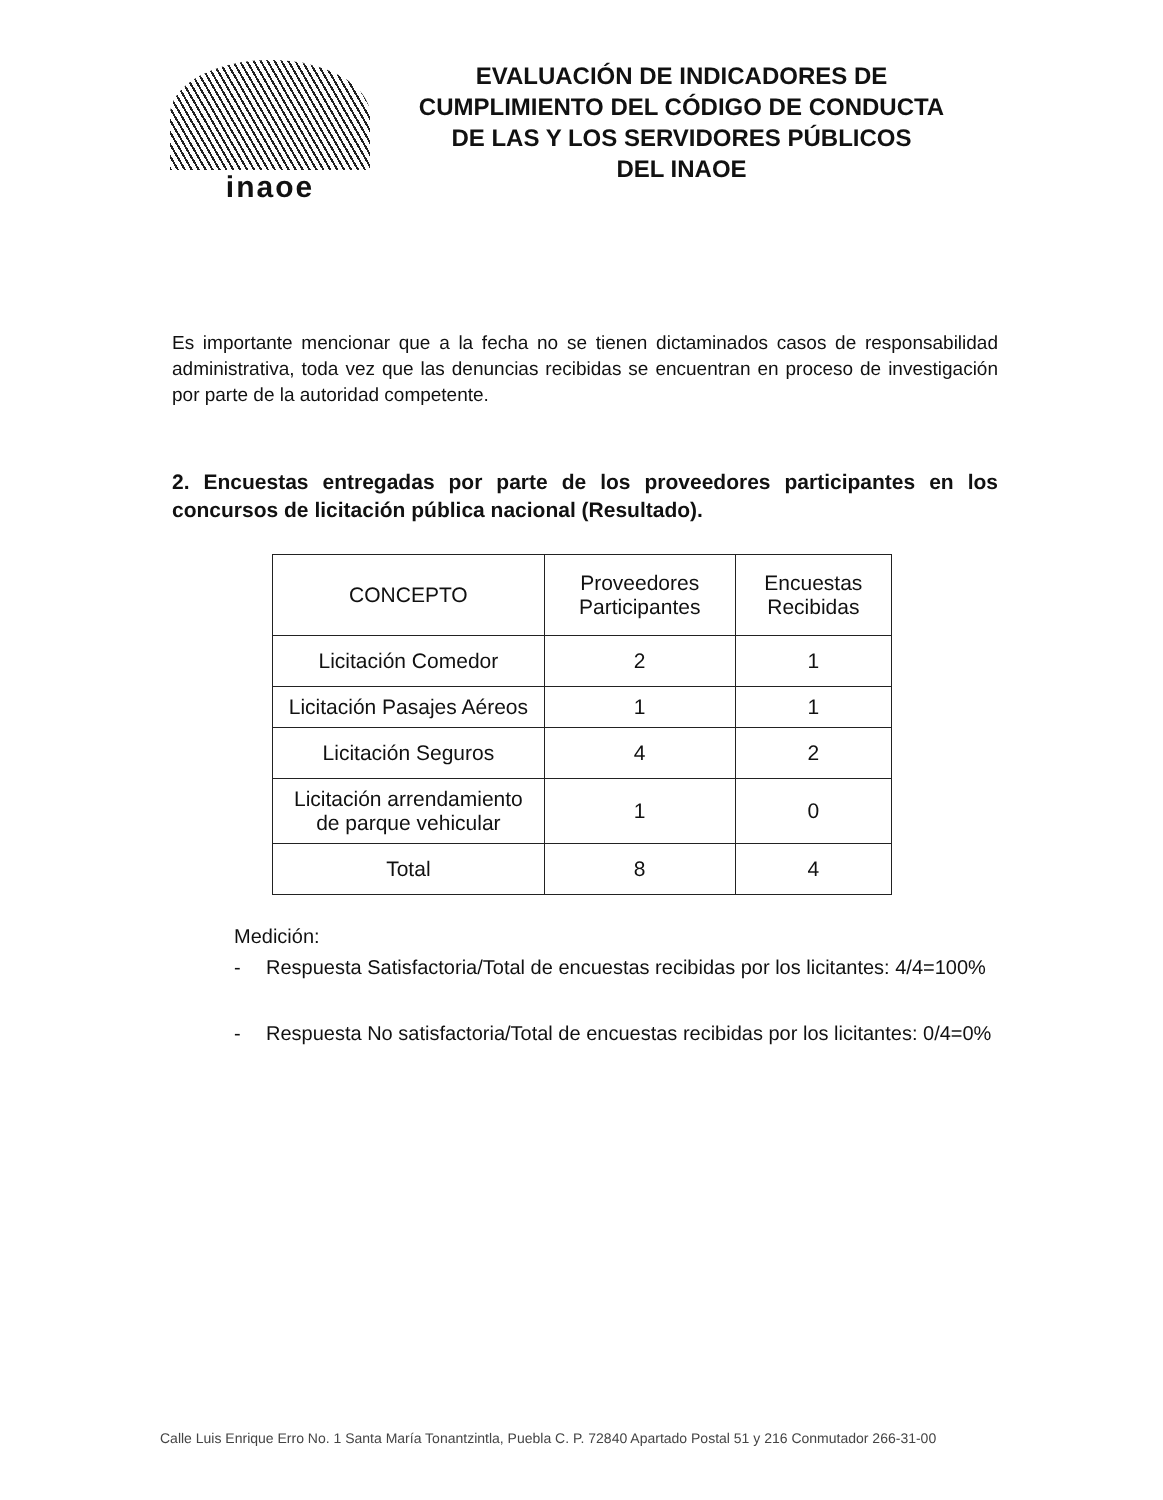inaoe
EVALUACIÓN DE INDICADORES DE
CUMPLIMIENTO DEL CÓDIGO DE CONDUCTA
DE LAS Y LOS SERVIDORES PÚBLICOS
DEL INAOE
Es importante mencionar que a la fecha no se tienen dictaminados casos de responsabilidad administrativa, toda vez que las denuncias recibidas se encuentran en proceso de investigación por parte de la autoridad competente.
2. Encuestas entregadas por parte de los proveedores participantes en los concursos de licitación pública nacional (Resultado).
| CONCEPTO | Proveedores Participantes | Encuestas Recibidas |
| --- | --- | --- |
| Licitación Comedor | 2 | 1 |
| Licitación Pasajes Aéreos | 1 | 1 |
| Licitación Seguros | 4 | 2 |
| Licitación arrendamiento de parque vehicular | 1 | 0 |
| Total | 8 | 4 |
Medición:
- Respuesta Satisfactoria/Total de encuestas recibidas por los licitantes: 4/4=100%
- Respuesta No satisfactoria/Total de encuestas recibidas por los licitantes: 0/4=0%
Calle Luis Enrique Erro No. 1 Santa María Tonantzintla, Puebla C. P. 72840 Apartado Postal 51 y 216 Conmutador 266-31-00